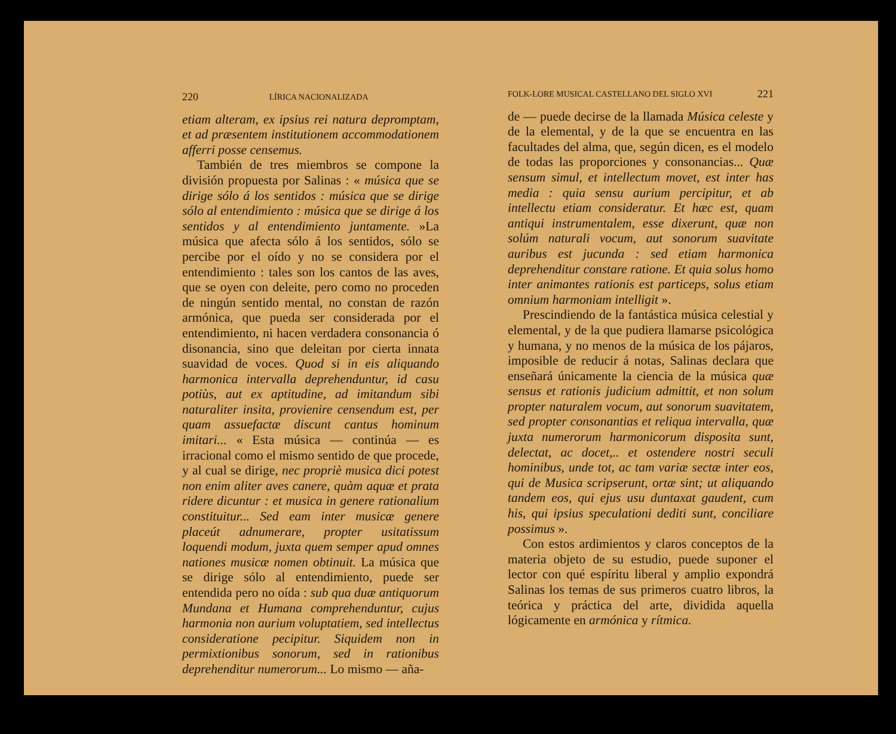220 LÍRICA NACIONALIZADA
etiam alteram, ex ipsius rei natura depromptam, et ad præsentem institutionem accommodationem afferri posse censemus.
También de tres miembros se compone la división propuesta por Salinas : « música que se dirige sólo á los sentidos : música que se dirige sólo al entendimiento : música que se dirige á los sentidos y al entendimiento juntamente. »La música que afecta sólo á los sentidos, sólo se percibe por el oído y no se considera por el entendimiento : tales son los cantos de las aves, que se oyen con deleite, pero como no proceden de ningún sentido mental, no constan de razón armónica, que pueda ser considerada por el entendimiento, ni hacen verdadera consonancia ó disonancia, sino que deleitan por cierta innata suavidad de voces. Quod si in eis aliquando harmonica intervalla deprehenduntur, id casu potiùs, aut ex aptitudine, ad imitandum sibi naturaliter insita, provienire censendum est, per quam assuefactæ discunt cantus hominum imitari... « Esta música — continúa — es irracional como el mismo sentido de que procede, y al cual se dirige, nec propriè musica dici potest non enim aliter aves canere, quàm aquæ et prata ridere dicuntur : et musica in genere rationalium constituitur... Sed eam inter musicæ genere placeút adnumerare, propter usitatissum loquendi modum, juxta quem semper apud omnes nationes musicæ nomen obtinuit. La música que se dirige sólo al entendimiento, puede ser entendida pero no oída : sub qua duæ antiquorum Mundana et Humana comprehenduntur, cujus harmonia non aurium voluptatiem, sed intellectus consideratione pecipitur. Siquidem non in permixtionibus sonorum, sed in rationibus deprehenditur numerorum... Lo mismo — aña-
FOLK-LORE MUSICAL CASTELLANO DEL SIGLO XVI 221
de — puede decirse de la llamada Música celeste y de la elemental, y de la que se encuentra en las facultades del alma, que, según dicen, es el modelo de todas las proporciones y consonancias... Quæ sensum simul, et intellectum movet, est inter has media : quia sensu aurium percipitur, et ab intellectu etiam consideratur. Et hæc est, quam antiqui instrumentalem, esse dixerunt, quæ non solúm naturali vocum, aut sonorum suavitate auribus est jucunda : sed etiam harmonica deprehenditur constare ratione. Et quia solus homo inter animantes rationis est particeps, solus etiam omnium harmoniam intelligit ».
Prescindiendo de la fantástica música celestial y elemental, y de la que pudiera llamarse psicológica y humana, y no menos de la música de los pájaros, imposible de reducir á notas, Salinas declara que enseñará únicamente la ciencia de la música quæ sensus et rationis judicium admittit, et non solum propter naturalem vocum, aut sonorum suavitatem, sed propter consonantias et reliqua intervalla, quæ juxta numerorum harmonicorum disposita sunt, delectat, ac docet,.. et ostendere nostri seculi hominibus, unde tot, ac tam variæ sectæ inter eos, qui de Musica scripserunt, ortæ sint; ut aliquando tandem eos, qui ejus usu duntaxat gaudent, cum his, qui ipsius speculationi dediti sunt, conciliare possimus ».
Con estos ardimientos y claros conceptos de la materia objeto de su estudio, puede suponer el lector con qué espíritu liberal y amplio expondrá Salinas los temas de sus primeros cuatro libros, la teórica y práctica del arte, dividida aquella lógicamente en armónica y rítmica.